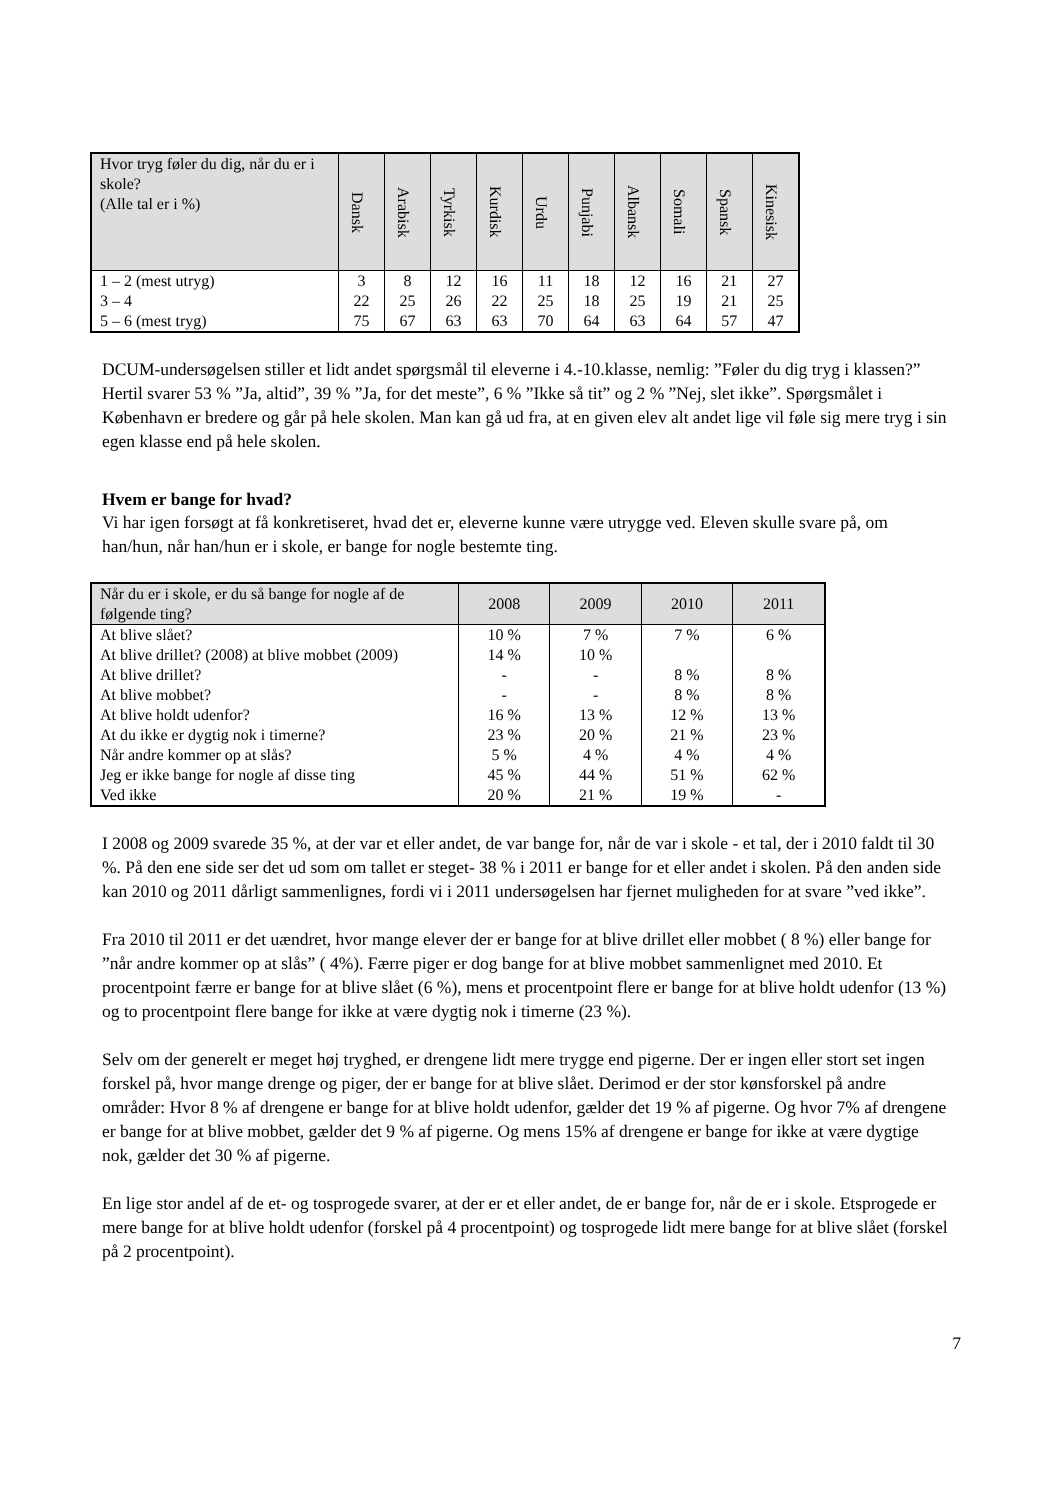| Hvor tryg føler du dig, når du er i skole? (Alle tal er i %) | Dansk | Arabisk | Tyrkisk | Kurdisk | Urdu | Punjabi | Albansk | Somali | Spansk | Kinesisk |
| --- | --- | --- | --- | --- | --- | --- | --- | --- | --- | --- |
| 1 – 2 (mest utryg) | 3 | 8 | 12 | 16 | 11 | 18 | 12 | 16 | 21 | 27 |
| 3 – 4 | 22 | 25 | 26 | 22 | 25 | 18 | 25 | 19 | 21 | 25 |
| 5 – 6 (mest tryg) | 75 | 67 | 63 | 63 | 70 | 64 | 63 | 64 | 57 | 47 |
DCUM-undersøgelsen stiller et lidt andet spørgsmål til eleverne i 4.-10.klasse, nemlig: ”Føler du dig tryg i klassen?” Hertil svarer 53 % ”Ja, altid”, 39 % ”Ja, for det meste”, 6 % ”Ikke så tit” og 2 % ”Nej, slet ikke”. Spørgsmålet i København er bredere og går på hele skolen. Man kan gå ud fra, at en given elev alt andet lige vil føle sig mere tryg i sin egen klasse end på hele skolen.
Hvem er bange for hvad?
Vi har igen forsøgt at få konkretiseret, hvad det er, eleverne kunne være utrygge ved. Eleven skulle svare på, om han/hun, når han/hun er i skole, er bange for nogle bestemte ting.
| Når du er i skole, er du så bange for nogle af de følgende ting? | 2008 | 2009 | 2010 | 2011 |
| --- | --- | --- | --- | --- |
| At blive slået? | 10 % | 7 % | 7 % | 6 % |
| At blive drillet? (2008) at blive mobbet (2009) | 14 % | 10 % | | |
| At blive drillet? | - | - | 8 % | 8 % |
| At blive mobbet? | - | - | 8 % | 8 % |
| At blive holdt udenfor? | 16 % | 13 % | 12 % | 13 % |
| At du ikke er dygtig nok i timerne? | 23 % | 20 % | 21 % | 23 % |
| Når andre kommer op at slås? | 5 % | 4 % | 4 % | 4 % |
| Jeg er ikke bange for nogle af disse ting | 45 % | 44 % | 51 % | 62 % |
| Ved ikke | 20 % | 21 % | 19 % | - |
I 2008 og 2009 svarede 35 %, at der var et eller andet, de var bange for, når de var i skole - et tal, der i 2010 faldt til 30 %. På den ene side ser det ud som om tallet er steget- 38 % i 2011 er bange for et eller andet i skolen. På den anden side kan 2010 og 2011 dårligt sammenlignes, fordi vi i 2011 undersøgelsen har fjernet muligheden for at svare ”ved ikke”.
Fra 2010 til 2011 er det uændret, hvor mange elever der er bange for at blive drillet eller mobbet ( 8 %) eller bange for ”når andre kommer op at slås” ( 4%). Færre piger er dog bange for at blive mobbet sammenlignet med 2010. Et procentpoint færre er bange for at blive slået (6 %), mens et procentpoint flere er bange for at blive holdt udenfor (13 %) og to procentpoint flere bange for ikke at være dygtig nok i timerne (23 %).
Selv om der generelt er meget høj tryghed, er drengene lidt mere trygge end pigerne. Der er ingen eller stort set ingen forskel på, hvor mange drenge og piger, der er bange for at blive slået. Derimod er der stor kønsforskel på andre områder: Hvor 8 % af drengene er bange for at blive holdt udenfor, gælder det 19 % af pigerne. Og hvor 7% af drengene er bange for at blive mobbet, gælder det 9 % af pigerne. Og mens 15% af drengene er bange for ikke at være dygtige nok, gælder det 30 % af pigerne.
En lige stor andel af de et- og tosprogede svarer, at der er et eller andet, de er bange for, når de er i skole. Etsprogede er mere bange for at blive holdt udenfor (forskel på 4 procentpoint) og tosprogede lidt mere bange for at blive slået (forskel på 2 procentpoint).
7